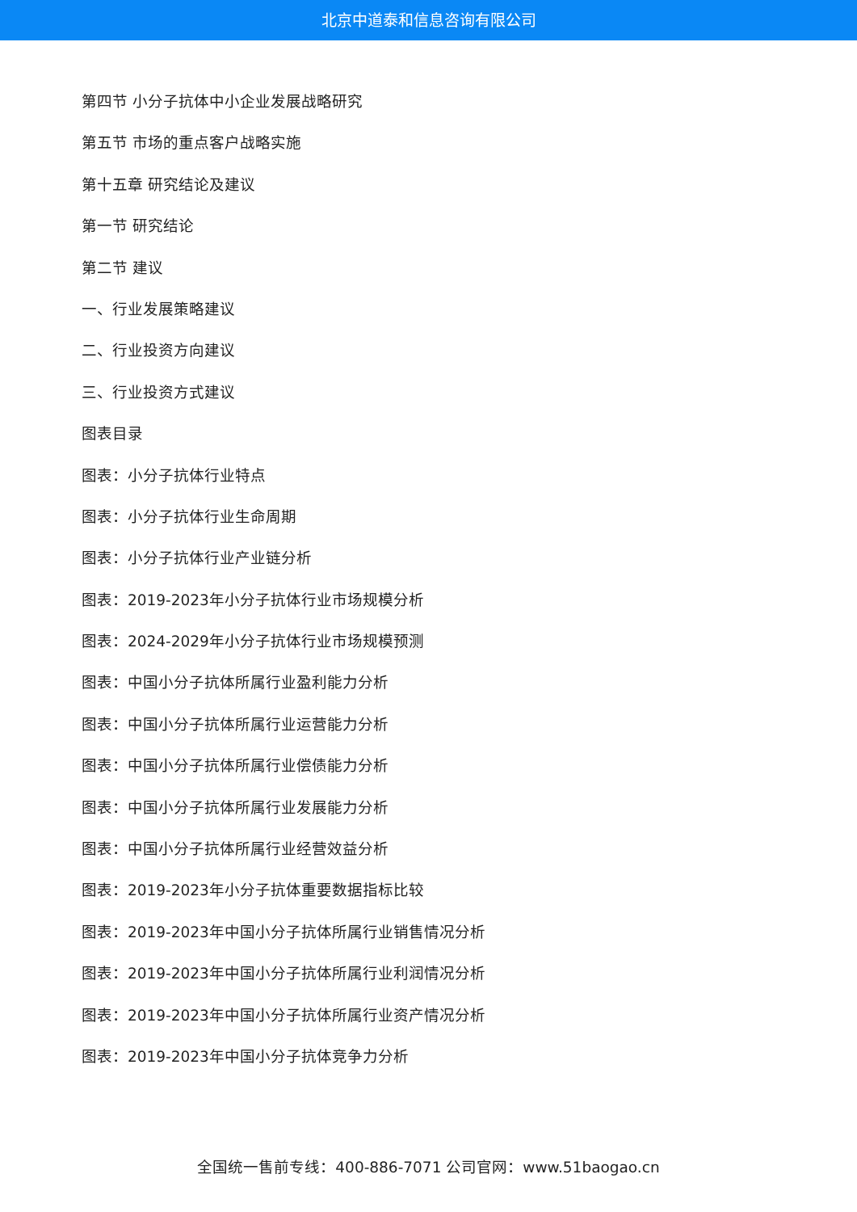北京中道泰和信息咨询有限公司
第四节 小分子抗体中小企业发展战略研究
第五节 市场的重点客户战略实施
第十五章 研究结论及建议
第一节 研究结论
第二节 建议
一、行业发展策略建议
二、行业投资方向建议
三、行业投资方式建议
图表目录
图表：小分子抗体行业特点
图表：小分子抗体行业生命周期
图表：小分子抗体行业产业链分析
图表：2019-2023年小分子抗体行业市场规模分析
图表：2024-2029年小分子抗体行业市场规模预测
图表：中国小分子抗体所属行业盈利能力分析
图表：中国小分子抗体所属行业运营能力分析
图表：中国小分子抗体所属行业偿债能力分析
图表：中国小分子抗体所属行业发展能力分析
图表：中国小分子抗体所属行业经营效益分析
图表：2019-2023年小分子抗体重要数据指标比较
图表：2019-2023年中国小分子抗体所属行业销售情况分析
图表：2019-2023年中国小分子抗体所属行业利润情况分析
图表：2019-2023年中国小分子抗体所属行业资产情况分析
图表：2019-2023年中国小分子抗体竞争力分析
全国统一售前专线：400-886-7071 公司官网：www.51baogao.cn